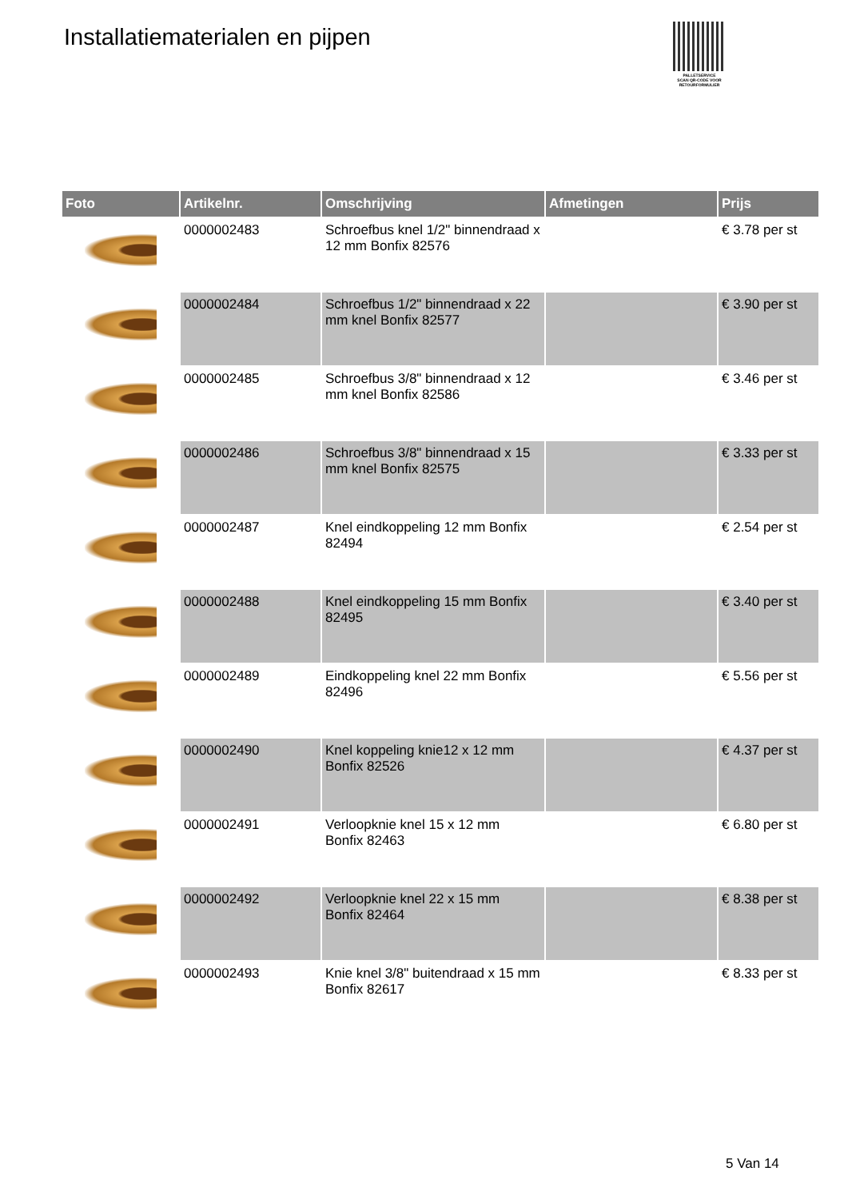Installatiematerialen en pijpen
PALLETSERVICE
SCAN QR-CODE VOOR RETOURFORMULIER
| Foto | Artikelnr. | Omschrijving | Afmetingen | Prijs |
| --- | --- | --- | --- | --- |
| | 0000002483 | Schroefbus knel 1/2" binnendraad x 12 mm Bonfix 82576 | | € 3.78 per st |
| | 0000002484 | Schroefbus 1/2" binnendraad x 22 mm knel Bonfix 82577 | | € 3.90 per st |
| | 0000002485 | Schroefbus 3/8" binnendraad x 12 mm knel Bonfix 82586 | | € 3.46 per st |
| | 0000002486 | Schroefbus 3/8" binnendraad x 15 mm knel Bonfix 82575 | | € 3.33 per st |
| | 0000002487 | Knel eindkoppeling 12 mm Bonfix 82494 | | € 2.54 per st |
| | 0000002488 | Knel eindkoppeling 15 mm Bonfix 82495 | | € 3.40 per st |
| | 0000002489 | Eindkoppeling knel 22 mm Bonfix 82496 | | € 5.56 per st |
| | 0000002490 | Knel koppeling knie12 x 12 mm Bonfix 82526 | | € 4.37 per st |
| | 0000002491 | Verloopknie knel 15 x 12 mm Bonfix 82463 | | € 6.80 per st |
| | 0000002492 | Verloopknie knel 22 x 15 mm Bonfix 82464 | | € 8.38 per st |
| | 0000002493 | Knie knel 3/8" buitendraad x 15 mm Bonfix 82617 | | € 8.33 per st |
5 Van 14